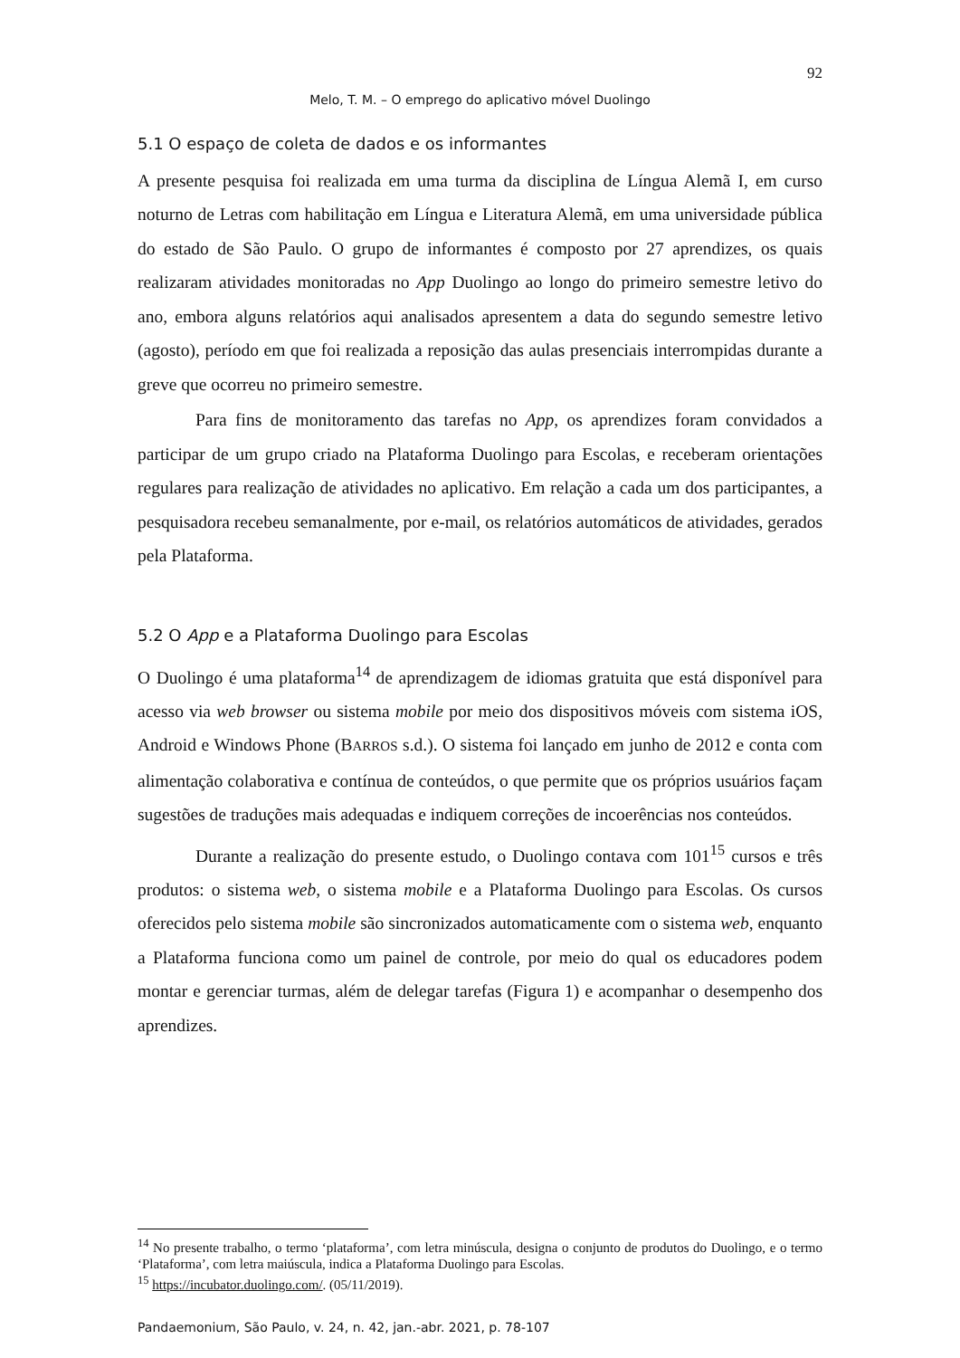92
Melo, T. M. – O emprego do aplicativo móvel Duolingo
5.1 O espaço de coleta de dados e os informantes
A presente pesquisa foi realizada em uma turma da disciplina de Língua Alemã I, em curso noturno de Letras com habilitação em Língua e Literatura Alemã, em uma universidade pública do estado de São Paulo. O grupo de informantes é composto por 27 aprendizes, os quais realizaram atividades monitoradas no App Duolingo ao longo do primeiro semestre letivo do ano, embora alguns relatórios aqui analisados apresentem a data do segundo semestre letivo (agosto), período em que foi realizada a reposição das aulas presenciais interrompidas durante a greve que ocorreu no primeiro semestre.
Para fins de monitoramento das tarefas no App, os aprendizes foram convidados a participar de um grupo criado na Plataforma Duolingo para Escolas, e receberam orientações regulares para realização de atividades no aplicativo. Em relação a cada um dos participantes, a pesquisadora recebeu semanalmente, por e-mail, os relatórios automáticos de atividades, gerados pela Plataforma.
5.2 O App e a Plataforma Duolingo para Escolas
O Duolingo é uma plataforma<sup>14</sup> de aprendizagem de idiomas gratuita que está disponível para acesso via web browser ou sistema mobile por meio dos dispositivos móveis com sistema iOS, Android e Windows Phone (BARROS s.d.). O sistema foi lançado em junho de 2012 e conta com alimentação colaborativa e contínua de conteúdos, o que permite que os próprios usuários façam sugestões de traduções mais adequadas e indiquem correções de incoerências nos conteúdos.
Durante a realização do presente estudo, o Duolingo contava com 101<sup>15</sup> cursos e três produtos: o sistema web, o sistema mobile e a Plataforma Duolingo para Escolas. Os cursos oferecidos pelo sistema mobile são sincronizados automaticamente com o sistema web, enquanto a Plataforma funciona como um painel de controle, por meio do qual os educadores podem montar e gerenciar turmas, além de delegar tarefas (Figura 1) e acompanhar o desempenho dos aprendizes.
<sup>14</sup> No presente trabalho, o termo ‘plataforma’, com letra minúscula, designa o conjunto de produtos do Duolingo, e o termo ‘Plataforma’, com letra maiúscula, indica a Plataforma Duolingo para Escolas.
<sup>15</sup> https://incubator.duolingo.com/. (05/11/2019).
Pandaemonium, São Paulo, v. 24, n. 42, jan.-abr. 2021, p. 78-107